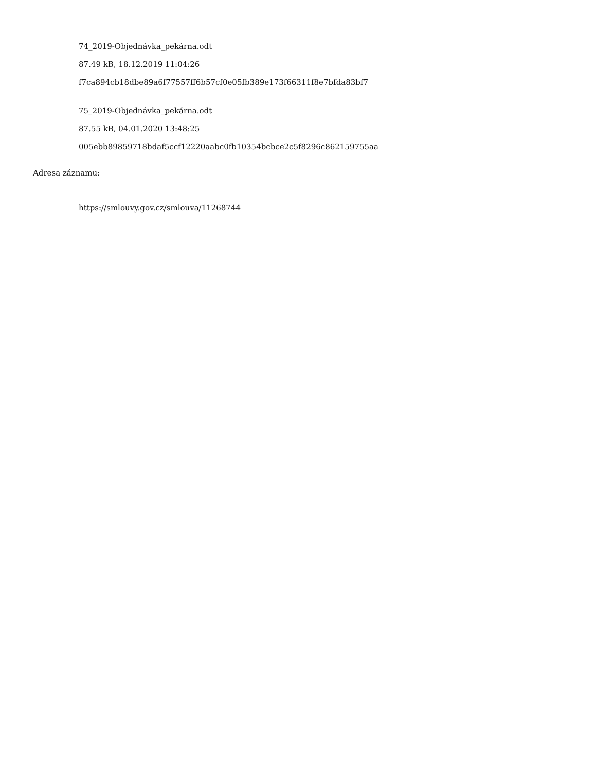74_2019-Objednávka_pekárna.odt
87.49 kB, 18.12.2019 11:04:26
f7ca894cb18dbe89a6f77557ff6b57cf0e05fb389e173f66311f8e7bfda83bf7
75_2019-Objednávka_pekárna.odt
87.55 kB, 04.01.2020 13:48:25
005ebb89859718bdaf5ccf12220aabc0fb10354bcbce2c5f8296c862159755aa
Adresa záznamu:
https://smlouvy.gov.cz/smlouva/11268744